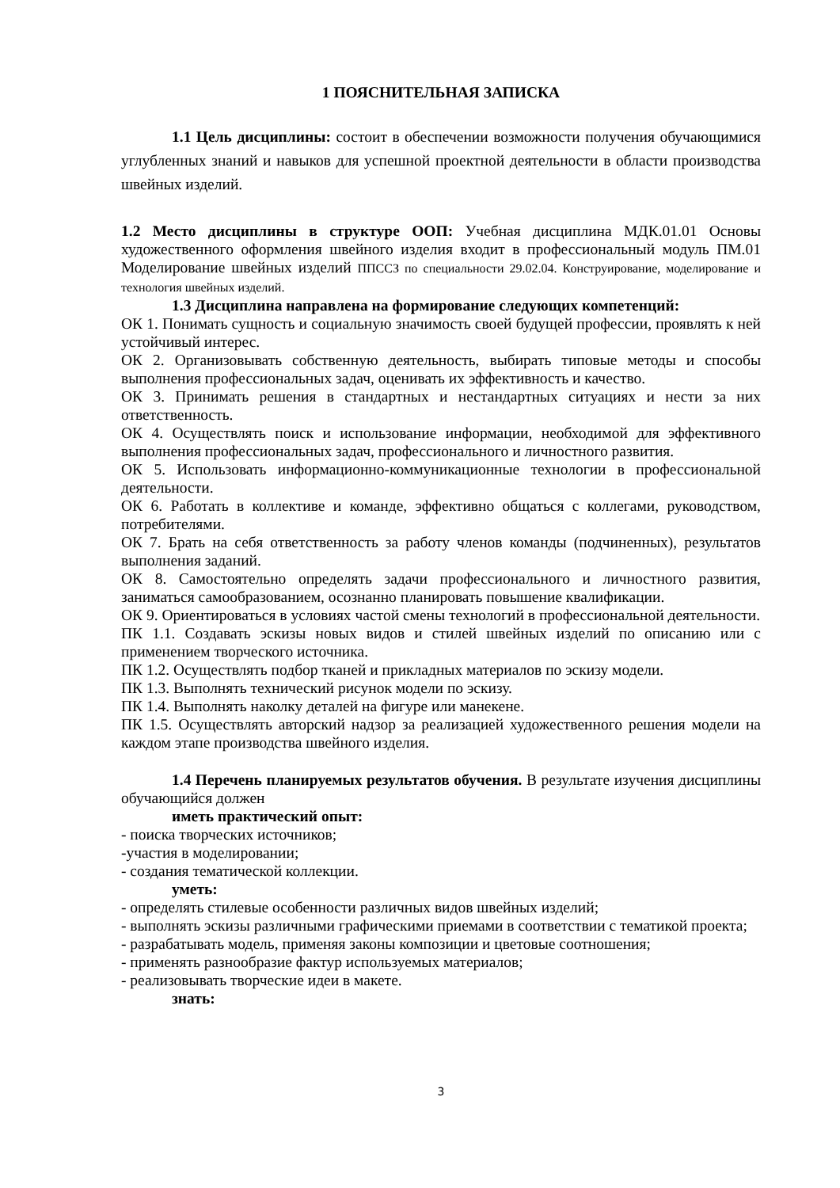1 ПОЯСНИТЕЛЬНАЯ ЗАПИСКА
1.1 Цель дисциплины: состоит в обеспечении возможности получения обучающимися углубленных знаний и навыков для успешной проектной деятельности в области производства швейных изделий.
1.2 Место дисциплины в структуре ООП: Учебная дисциплина МДК.01.01 Основы художественного оформления швейного изделия входит в профессиональный модуль ПМ.01 Моделирование швейных изделий ППССЗ по специальности 29.02.04. Конструирование, моделирование и технология швейных изделий.
1.3 Дисциплина направлена на формирование следующих компетенций:
ОК 1. Понимать сущность и социальную значимость своей будущей профессии, проявлять к ней устойчивый интерес.
ОК 2. Организовывать собственную деятельность, выбирать типовые методы и способы выполнения профессиональных задач, оценивать их эффективность и качество.
ОК 3. Принимать решения в стандартных и нестандартных ситуациях и нести за них ответственность.
ОК 4. Осуществлять поиск и использование информации, необходимой для эффективного выполнения профессиональных задач, профессионального и личностного развития.
ОК 5. Использовать информационно-коммуникационные технологии в профессиональной деятельности.
ОК 6. Работать в коллективе и команде, эффективно общаться с коллегами, руководством, потребителями.
ОК 7. Брать на себя ответственность за работу членов команды (подчиненных), результатов выполнения заданий.
ОК 8. Самостоятельно определять задачи профессионального и личностного развития, заниматься самообразованием, осознанно планировать повышение квалификации.
ОК 9. Ориентироваться в условиях частой смены технологий в профессиональной деятельности.
ПК 1.1. Создавать эскизы новых видов и стилей швейных изделий по описанию или с применением творческого источника.
ПК 1.2. Осуществлять подбор тканей и прикладных материалов по эскизу модели.
ПК 1.3. Выполнять технический рисунок модели по эскизу.
ПК 1.4. Выполнять наколку деталей на фигуре или манекене.
ПК 1.5. Осуществлять авторский надзор за реализацией художественного решения модели на каждом этапе производства швейного изделия.
1.4 Перечень планируемых результатов обучения. В результате изучения дисциплины обучающийся должен
иметь практический опыт:
- поиска творческих источников;
-участия в моделировании;
- создания тематической коллекции.
уметь:
- определять стилевые особенности различных видов швейных изделий;
- выполнять эскизы различными графическими приемами в соответствии с тематикой проекта;
- разрабатывать модель, применяя законы композиции и цветовые соотношения;
- применять разнообразие фактур используемых материалов;
- реализовывать творческие идеи в макете.
знать:
3